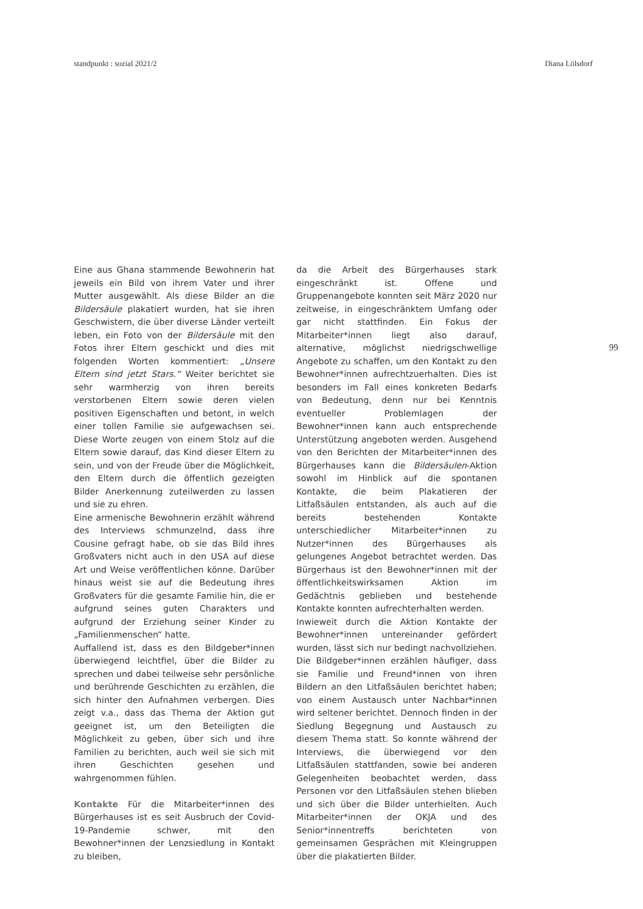standpunkt : sozial 2021/2 Diana Lölsdorf
99
Eine aus Ghana stammende Bewohnerin hat jeweils ein Bild von ihrem Vater und ihrer Mutter ausgewählt. Als diese Bilder an die Bildersäule plakatiert wurden, hat sie ihren Geschwistern, die über diverse Länder verteilt leben, ein Foto von der Bildersäule mit den Fotos ihrer Eltern geschickt und dies mit folgenden Worten kommentiert: „Unsere Eltern sind jetzt Stars.“ Weiter berichtet sie sehr warmherzig von ihren bereits verstorbenen Eltern sowie deren vielen positiven Eigenschaften und betont, in welch einer tollen Familie sie aufgewachsen sei. Diese Worte zeugen von einem Stolz auf die Eltern sowie darauf, das Kind dieser Eltern zu sein, und von der Freude über die Möglichkeit, den Eltern durch die öffentlich gezeigten Bilder Anerkennung zuteilwerden zu lassen und sie zu ehren.
Eine armenische Bewohnerin erzählt während des Interviews schmunzelnd, dass ihre Cousine gefragt habe, ob sie das Bild ihres Großvaters nicht auch in den USA auf diese Art und Weise veröffentlichen könne. Darüber hinaus weist sie auf die Bedeutung ihres Großvaters für die gesamte Familie hin, die er aufgrund seines guten Charakters und aufgrund der Erziehung seiner Kinder zu „Familienmenschen“ hatte.
Auffallend ist, dass es den Bildgeber*innen überwiegend leichtfiel, über die Bilder zu sprechen und dabei teilweise sehr persönliche und berührende Geschichten zu erzählen, die sich hinter den Aufnahmen verbergen. Dies zeigt v.a., dass das Thema der Aktion gut geeignet ist, um den Beteiligten die Möglichkeit zu geben, über sich und ihre Familien zu berichten, auch weil sie sich mit ihren Geschichten gesehen und wahrgenommen fühlen.
Kontakte Für die Mitarbeiter*innen des Bürgerhauses ist es seit Ausbruch der Covid-19-Pandemie schwer, mit den Bewohner*innen der Lenzsiedlung in Kontakt zu bleiben,
da die Arbeit des Bürgerhauses stark eingeschränkt ist. Offene und Gruppenangebote konnten seit März 2020 nur zeitweise, in eingeschränktem Umfang oder gar nicht stattfinden. Ein Fokus der Mitarbeiter*innen liegt also darauf, alternative, möglichst niedrigschwellige Angebote zu schaffen, um den Kontakt zu den Bewohner*innen aufrechtzuerhalten. Dies ist besonders im Fall eines konkreten Bedarfs von Bedeutung, denn nur bei Kenntnis eventueller Problemlagen der Bewohner*innen kann auch entsprechende Unterstützung angeboten werden. Ausgehend von den Berichten der Mitarbeiter*innen des Bürgerhauses kann die Bildersäulen-Aktion sowohl im Hinblick auf die spontanen Kontakte, die beim Plakatieren der Litfaßsäulen entstanden, als auch auf die bereits bestehenden Kontakte unterschiedlicher Mitarbeiter*innen zu Nutzer*innen des Bürgerhauses als gelungenes Angebot betrachtet werden. Das Bürgerhaus ist den Bewohner*innen mit der öffentlichkeitswirksamen Aktion im Gedächtnis geblieben und bestehende Kontakte konnten aufrechterhalten werden.
Inwieweit durch die Aktion Kontakte der Bewohner*innen untereinander gefördert wurden, lässt sich nur bedingt nachvollziehen. Die Bildgeber*innen erzählen häufiger, dass sie Familie und Freund*innen von ihren Bildern an den Litfaßsäulen berichtet haben; von einem Austausch unter Nachbar*innen wird seltener berichtet. Dennoch finden in der Siedlung Begegnung und Austausch zu diesem Thema statt. So konnte während der Interviews, die überwiegend vor den Litfaßsäulen stattfanden, sowie bei anderen Gelegenheiten beobachtet werden, dass Personen vor den Litfaßsäulen stehen blieben und sich über die Bilder unterhielten. Auch Mitarbeiter*innen der OKJA und des Senior*innentreffs berichteten von gemeinsamen Gesprächen mit Kleingruppen über die plakatierten Bilder.